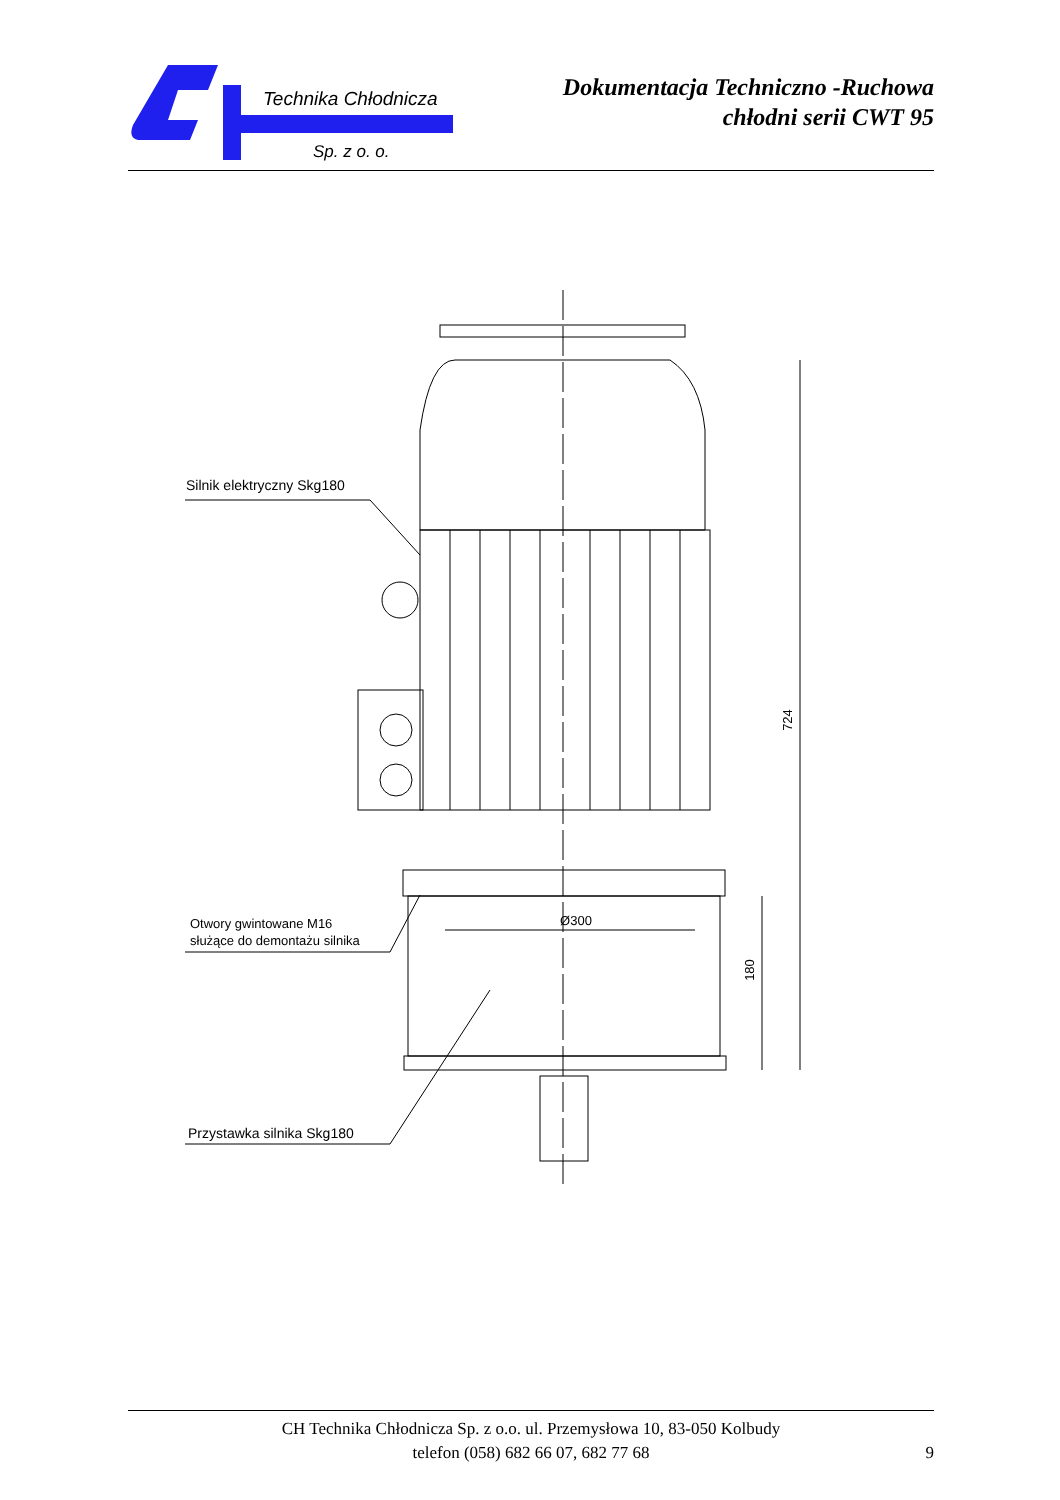Technika Chłodnicza
Sp. z o. o.
Dokumentacja Techniczno -Ruchowa
chłodni serii CWT 95
Ø300
724
180
Silnik elektryczny Skg180
Otwory gwintowane M16
służące do demontażu silnika
Przystawka silnika Skg180
CH Technika Chłodnicza Sp. z o.o. ul. Przemysłowa 10, 83-050 Kolbudy
telefon (058) 682 66 07, 682 77 68
9